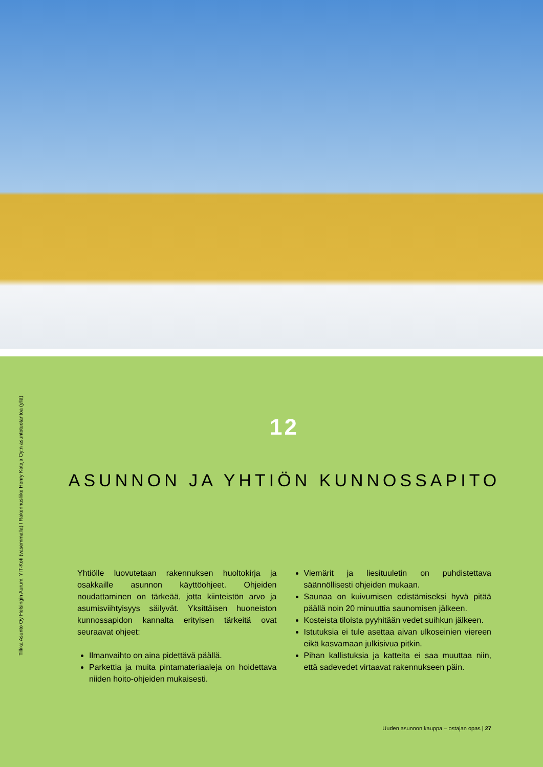Tilkka Asunto Oy Helsingin Aurum, YIT-Koti (vasemmalla) I Rakennusliike Henry Kataja Oy:n asuntotuotantoa (yllä)
12
ASUNNON JA YHTIÖN KUNNOSSAPITO
Yhtiölle luovutetaan rakennuksen huoltokirja ja osakkaille asunnon käyttöohjeet. Ohjeiden noudattaminen on tärkeää, jotta kiinteistön arvo ja asumisviihtyisyys säilyvät. Yksittäisen huoneiston kunnossapidon kannalta erityisen tärkeitä ovat seuraavat ohjeet:
Ilmanvaihto on aina pidettävä päällä.
Parkettia ja muita pintamateriaaleja on hoidettava niiden hoito-ohjeiden mukaisesti.
Viemärit ja liesituuletin on puhdistettava säännöllisesti ohjeiden mukaan.
Saunaa on kuivumisen edistämiseksi hyvä pitää päällä noin 20 minuuttia saunomisen jälkeen.
Kosteista tiloista pyyhitään vedet suihkun jälkeen.
Istutuksia ei tule asettaa aivan ulkoseinien viereen eikä kasvamaan julkisivua pitkin.
Pihan kallistuksia ja katteita ei saa muuttaa niin, että sadevedet virtaavat rakennukseen päin.
Uuden asunnon kauppa – ostajan opas | 27